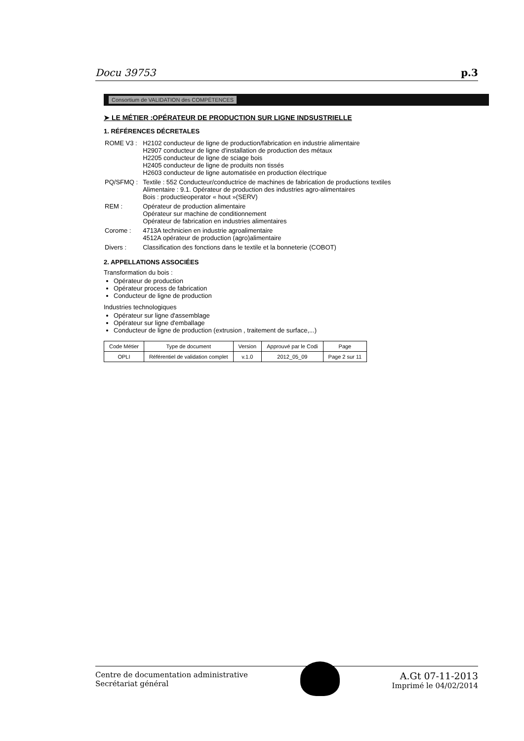Docu 39753 p.3
Consortium de VALIDATION des COMPÉTENCES
➤ LE MÉTIER :OPÉRATEUR DE PRODUCTION SUR LIGNE INDSUSTRIELLE
1. RÉFÉRENCES DÉCRETALES
| ROME V3 : | H2102 conducteur de ligne de production/fabrication en industrie alimentaire H2907 conducteur de ligne d'installation de production des métaux H2205 conducteur de ligne de sciage bois H2405 conducteur de ligne de produits non tissés H2603 conducteur de ligne automatisée en production électrique |
| PQ/SFMQ : | Textile : 552 Conducteur/conductrice de machines de fabrication de productions textiles Alimentaire : 9.1. Opérateur de production des industries agro-alimentaires Bois : productieoperator « hout »(SERV) |
| REM : | Opérateur de production alimentaire Opérateur sur machine de conditionnement Opérateur de fabrication en industries alimentaires |
| Corome : | 4713A technicien en industrie agroalimentaire 4512A opérateur de production (agro)alimentaire |
| Divers : | Classification des fonctions dans le textile et la bonneterie (COBOT) |
2. APPELLATIONS ASSOCIÉES
Transformation du bois :
Opérateur de production
Opérateur process de fabrication
Conducteur de ligne de production
Industries technologiques
Opérateur sur ligne d'assemblage
Opérateur sur ligne d'emballage
Conducteur de ligne de production (extrusion , traitement de surface,...)
| Code Métier | Type de document | Version | Approuvé par le Codi | Page |
| --- | --- | --- | --- | --- |
| OPLI | Référentiel de validation complet | v.1.0 | 2012_05_09 | Page 2 sur 11 |
Centre de documentation administrative
Secrétariat général
A.Gt 07-11-2013
Imprimé le 04/02/2014